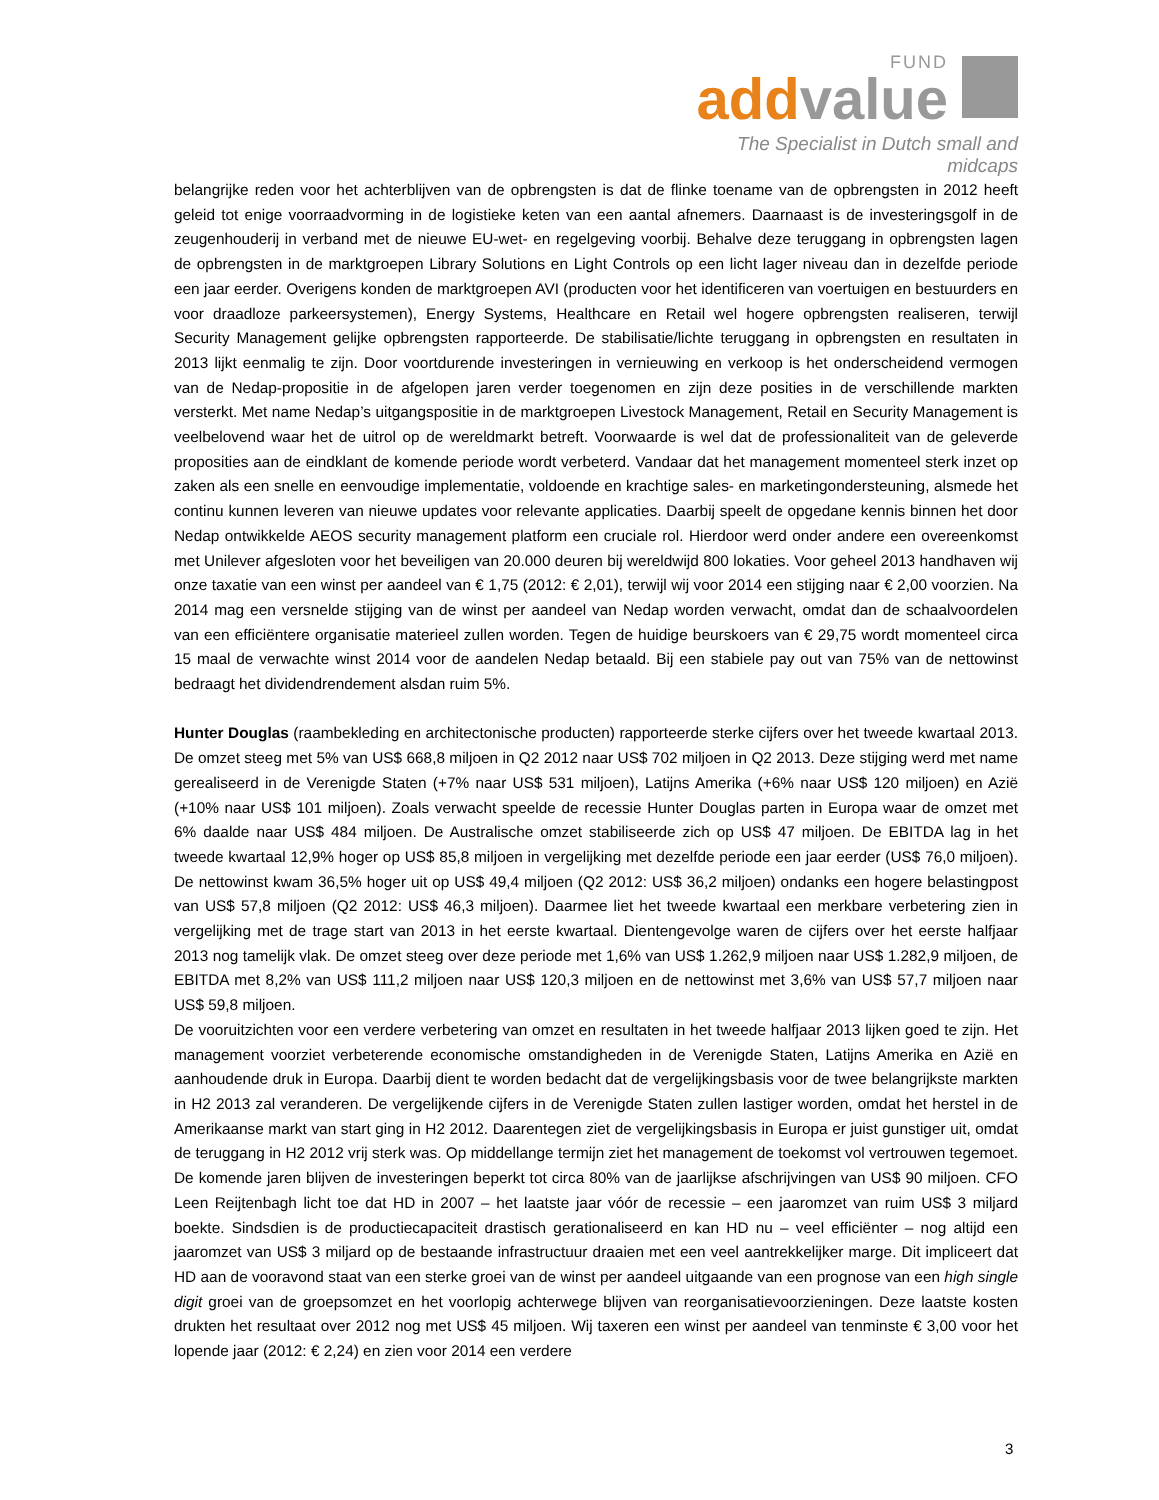FUND
add value
The Specialist in Dutch small and midcaps
belangrijke reden voor het achterblijven van de opbrengsten is dat de flinke toename van de opbrengsten in 2012 heeft geleid tot enige voorraadvorming in de logistieke keten van een aantal afnemers. Daarnaast is de investeringsgolf in de zeugenhouderij in verband met de nieuwe EU-wet- en regelgeving voorbij. Behalve deze teruggang in opbrengsten lagen de opbrengsten in de marktgroepen Library Solutions en Light Controls op een licht lager niveau dan in dezelfde periode een jaar eerder. Overigens konden de marktgroepen AVI (producten voor het identificeren van voertuigen en bestuurders en voor draadloze parkeersystemen), Energy Systems, Healthcare en Retail wel hogere opbrengsten realiseren, terwijl Security Management gelijke opbrengsten rapporteerde. De stabilisatie/lichte teruggang in opbrengsten en resultaten in 2013 lijkt eenmalig te zijn. Door voortdurende investeringen in vernieuwing en verkoop is het onderscheidend vermogen van de Nedap-propositie in de afgelopen jaren verder toegenomen en zijn deze posities in de verschillende markten versterkt. Met name Nedap’s uitgangspositie in de marktgroepen Livestock Management, Retail en Security Management is veelbelovend waar het de uitrol op de wereldmarkt betreft. Voorwaarde is wel dat de professionaliteit van de geleverde proposities aan de eindklant de komende periode wordt verbeterd. Vandaar dat het management momenteel sterk inzet op zaken als een snelle en eenvoudige implementatie, voldoende en krachtige sales- en marketingondersteuning, alsmede het continu kunnen leveren van nieuwe updates voor relevante applicaties. Daarbij speelt de opgedane kennis binnen het door Nedap ontwikkelde AEOS security management platform een cruciale rol. Hierdoor werd onder andere een overeenkomst met Unilever afgesloten voor het beveiligen van 20.000 deuren bij wereldwijd 800 lokaties. Voor geheel 2013 handhaven wij onze taxatie van een winst per aandeel van € 1,75 (2012: € 2,01), terwijl wij voor 2014 een stijging naar € 2,00 voorzien. Na 2014 mag een versnelde stijging van de winst per aandeel van Nedap worden verwacht, omdat dan de schaalvoordelen van een efficiëntere organisatie materieel zullen worden. Tegen de huidige beurskoers van € 29,75 wordt momenteel circa 15 maal de verwachte winst 2014 voor de aandelen Nedap betaald. Bij een stabiele pay out van 75% van de nettowinst bedraagt het dividendrendement alsdan ruim 5%.
Hunter Douglas (raambekleding en architectonische producten) rapporteerde sterke cijfers over het tweede kwartaal 2013. De omzet steeg met 5% van US$ 668,8 miljoen in Q2 2012 naar US$ 702 miljoen in Q2 2013. Deze stijging werd met name gerealiseerd in de Verenigde Staten (+7% naar US$ 531 miljoen), Latijns Amerika (+6% naar US$ 120 miljoen) en Azië (+10% naar US$ 101 miljoen). Zoals verwacht speelde de recessie Hunter Douglas parten in Europa waar de omzet met 6% daalde naar US$ 484 miljoen. De Australische omzet stabiliseerde zich op US$ 47 miljoen. De EBITDA lag in het tweede kwartaal 12,9% hoger op US$ 85,8 miljoen in vergelijking met dezelfde periode een jaar eerder (US$ 76,0 miljoen). De nettowinst kwam 36,5% hoger uit op US$ 49,4 miljoen (Q2 2012: US$ 36,2 miljoen) ondanks een hogere belastingpost van US$ 57,8 miljoen (Q2 2012: US$ 46,3 miljoen). Daarmee liet het tweede kwartaal een merkbare verbetering zien in vergelijking met de trage start van 2013 in het eerste kwartaal. Dientengevolge waren de cijfers over het eerste halfjaar 2013 nog tamelijk vlak. De omzet steeg over deze periode met 1,6% van US$ 1.262,9 miljoen naar US$ 1.282,9 miljoen, de EBITDA met 8,2% van US$ 111,2 miljoen naar US$ 120,3 miljoen en de nettowinst met 3,6% van US$ 57,7 miljoen naar US$ 59,8 miljoen.
De vooruitzichten voor een verdere verbetering van omzet en resultaten in het tweede halfjaar 2013 lijken goed te zijn. Het management voorziet verbeterende economische omstandigheden in de Verenigde Staten, Latijns Amerika en Azië en aanhoudende druk in Europa. Daarbij dient te worden bedacht dat de vergelijkingsbasis voor de twee belangrijkste markten in H2 2013 zal veranderen. De vergelijkende cijfers in de Verenigde Staten zullen lastiger worden, omdat het herstel in de Amerikaanse markt van start ging in H2 2012. Daarentegen ziet de vergelijkingsbasis in Europa er juist gunstiger uit, omdat de teruggang in H2 2012 vrij sterk was. Op middellange termijn ziet het management de toekomst vol vertrouwen tegemoet. De komende jaren blijven de investeringen beperkt tot circa 80% van de jaarlijkse afschrijvingen van US$ 90 miljoen. CFO Leen Reijtenbagh licht toe dat HD in 2007 – het laatste jaar vóór de recessie – een jaaromzet van ruim US$ 3 miljard boekte. Sindsdien is de productiecapaciteit drastisch gerationaliseerd en kan HD nu – veel efficiënter – nog altijd een jaaromzet van US$ 3 miljard op de bestaande infrastructuur draaien met een veel aantrekkelijker marge. Dit impliceert dat HD aan de vooravond staat van een sterke groei van de winst per aandeel uitgaande van een prognose van een high single digit groei van de groepsomzet en het voorlopig achterwege blijven van reorganisatievoorzieningen. Deze laatste kosten drukten het resultaat over 2012 nog met US$ 45 miljoen. Wij taxeren een winst per aandeel van tenminste € 3,00 voor het lopende jaar (2012: € 2,24) en zien voor 2014 een verdere
3